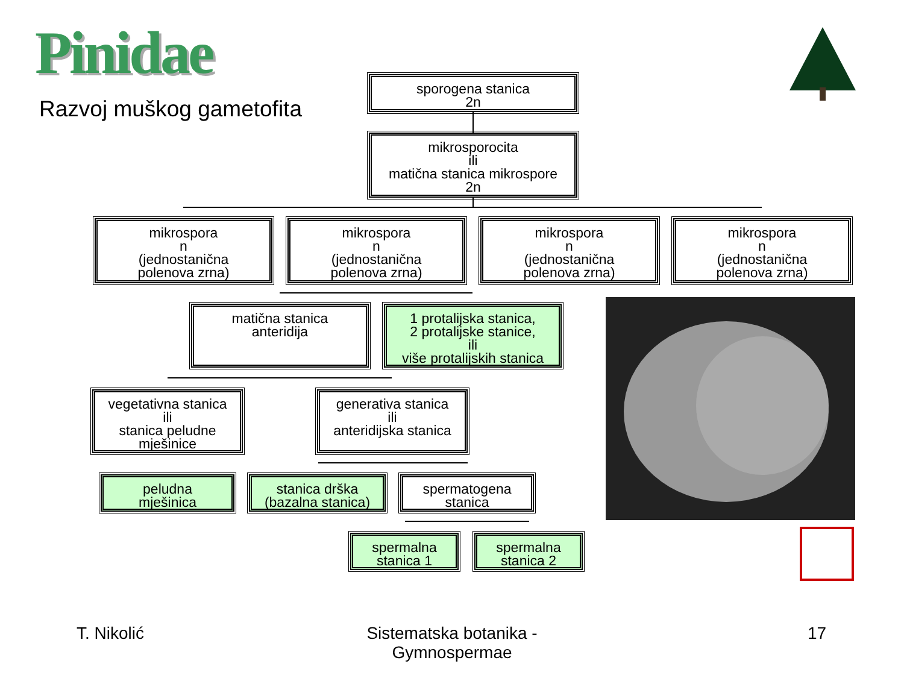Pinidae
Razvoj muškog gametofita
sporogena stanica
2n
mikrosporocita
ili
matična stanica mikrospore
2n
mikrospora
n
(jednostanična
polenova zrna)
mikrospora
n
(jednostanična
polenova zrna)
mikrospora
n
(jednostanična
polenova zrna)
mikrospora
n
(jednostanična
polenova zrna)
matična stanica
anteridija
1 protalijska stanica,
2 protalijske stanice,
ili
više protalijskih stanica
vegetativna stanica
ili
stanica peludne
mješinice
generativa stanica
ili
anteridijska stanica
peludna
mješinica
stanica drška
(bazalna stanica)
spermatogena
stanica
spermalna
stanica 1
spermalna
stanica 2
T. Nikolić
Sistematska botanika - Gymnospermae
17